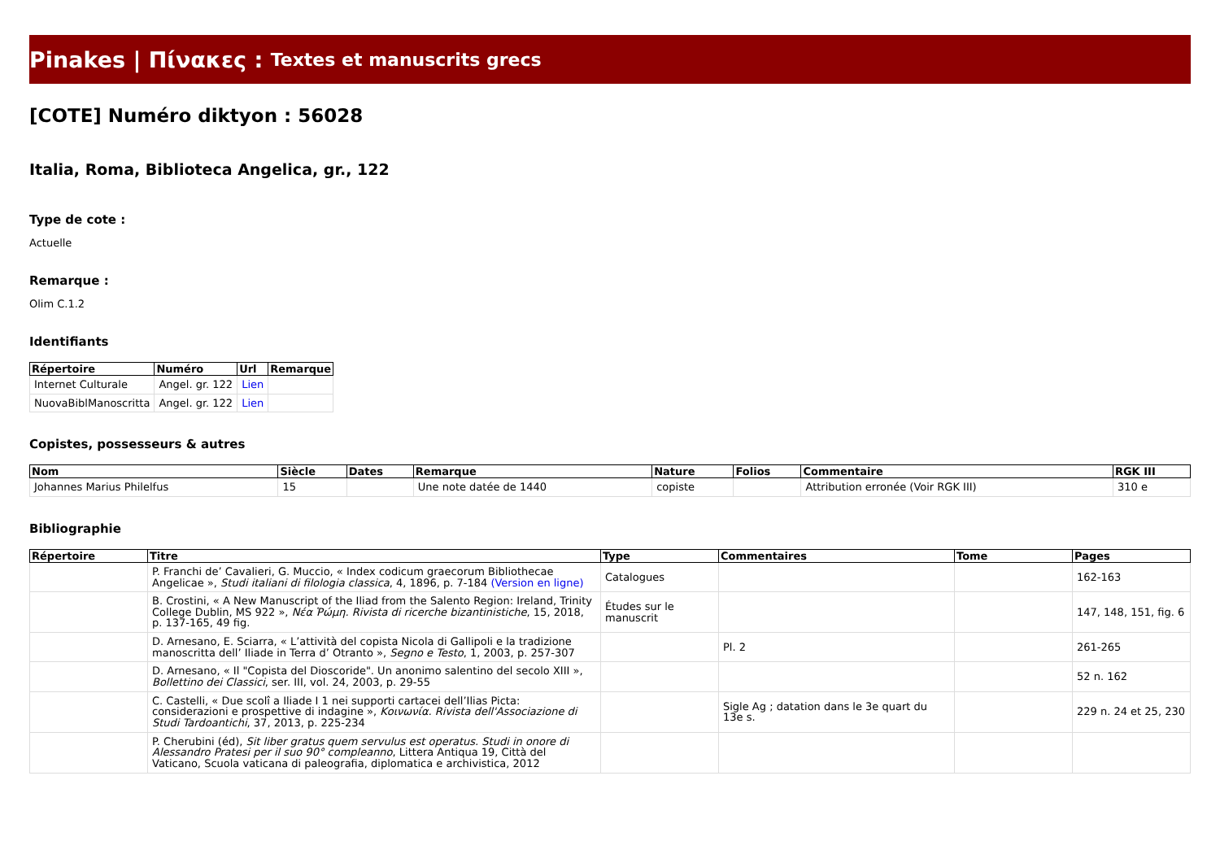Pinakes | Πίνακες : Textes et manuscrits grecs
[COTE] Numéro diktyon : 56028
Italia, Roma, Biblioteca Angelica, gr., 122
Type de cote :
Actuelle
Remarque :
Olim C.1.2
Identifiants
| Répertoire | Numéro | Url | Remarque |
| --- | --- | --- | --- |
| Internet Culturale | Angel. gr. 122 | Lien | |
| NuovaBiblManoscritta | Angel. gr. 122 | Lien | |
Copistes, possesseurs & autres
| Nom | Siècle | Dates | Remarque | Nature | Folios | Commentaire | RGK III |
| --- | --- | --- | --- | --- | --- | --- | --- |
| Johannes Marius Philelfus | 15 | | Une note datée de 1440 | copiste | | Attribution erronée (Voir RGK III) | 310 e |
Bibliographie
| Répertoire | Titre | Type | Commentaires | Tome | Pages |
| --- | --- | --- | --- | --- | --- |
| | P. Franchi de’ Cavalieri, G. Muccio, « Index codicum graecorum Bibliothecae Angelicae », Studi italiani di filologia classica , 4, 1896, p. 7-184 (Version en ligne) | Catalogues | | | 162-163 |
| | B. Crostini, « A New Manuscript of the Iliad from the Salento Region: Ireland, Trinity College Dublin, MS 922 », Νέα Ῥώμη. Rivista di ricerche bizantinistiche , 15, 2018, p. 137-165, 49 fig. | Études sur le manuscrit | | | 147, 148, 151, fig. 6 |
| | D. Arnesano, E. Sciarra, « L’attività del copista Nicola di Gallipoli e la tradizione manoscritta dell’ Iliade in Terra d’ Otranto », Segno e Testo , 1, 2003, p. 257-307 | | Pl. 2 | | 261-265 |
| | D. Arnesano, « Il "Copista del Dioscoride". Un anonimo salentino del secolo XIII », Bollettino dei Classici , ser. III, vol. 24, 2003, p. 29-55 | | | | 52 n. 162 |
| | C. Castelli, « Due scolî a Iliade I 1 nei supporti cartacei dell’Ilias Picta: considerazioni e prospettive di indagine », Κοινωνία. Rivista dell'Associazione di Studi Tardoantichi , 37, 2013, p. 225-234 | | Sigle Ag ; datation dans le 3e quart du 13e s. | | 229 n. 24 et 25, 230 |
| | P. Cherubini (éd), Sit liber gratus quem servulus est operatus. Studi in onore di Alessandro Pratesi per il suo 90° compleanno , Littera Antiqua 19, Città del Vaticano, Scuola vaticana di paleografia, diplomatica e archivistica, 2012 | | | | |